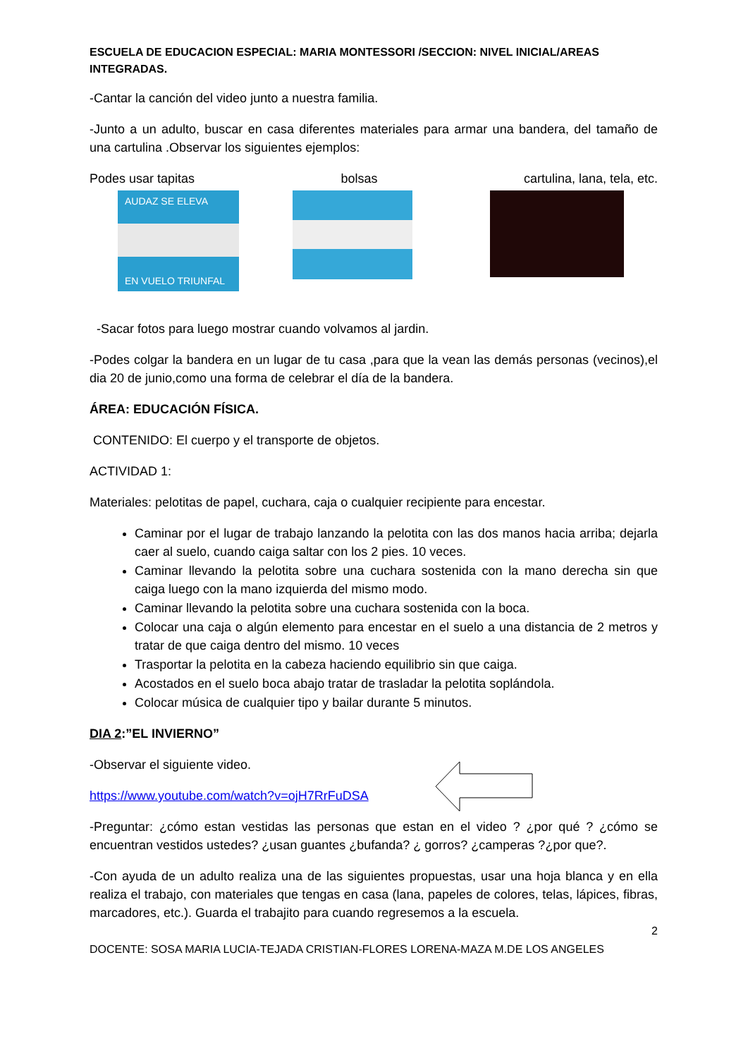ESCUELA DE EDUCACION ESPECIAL: MARIA MONTESSORI /SECCION: NIVEL INICIAL/AREAS INTEGRADAS.
-Cantar la canción del video junto a nuestra familia.
-Junto a un adulto, buscar en casa diferentes materiales para armar una bandera, del tamaño de una cartulina .Observar los siguientes ejemplos:
Podes usar tapitas bolsas cartulina, lana, tela, etc.
AUDAZ SE ELEVA
EN VUELO TRIUNFAL
-Sacar fotos para luego mostrar cuando volvamos al jardin.
-Podes colgar la bandera en un lugar de tu casa ,para que la vean las demás personas (vecinos),el dia 20 de junio,como una forma de celebrar el día de la bandera.
ÁREA: EDUCACIÓN FÍSICA.
CONTENIDO: El cuerpo y el transporte de objetos.
ACTIVIDAD 1:
Materiales: pelotitas de papel, cuchara, caja o cualquier recipiente para encestar.
Caminar por el lugar de trabajo lanzando la pelotita con las dos manos hacia arriba; dejarla caer al suelo, cuando caiga saltar con los 2 pies. 10 veces.
Caminar llevando la pelotita sobre una cuchara sostenida con la mano derecha sin que caiga luego con la mano izquierda del mismo modo.
Caminar llevando la pelotita sobre una cuchara sostenida con la boca.
Colocar una caja o algún elemento para encestar en el suelo a una distancia de 2 metros y tratar de que caiga dentro del mismo. 10 veces
Trasportar la pelotita en la cabeza haciendo equilibrio sin que caiga.
Acostados en el suelo boca abajo tratar de trasladar la pelotita soplándola.
Colocar música de cualquier tipo y bailar durante 5 minutos.
DIA 2:”EL INVIERNO”
-Observar el siguiente video.
https://www.youtube.com/watch?v=ojH7RrFuDSA
-Preguntar: ¿cómo estan vestidas las personas que estan en el video ? ¿por qué ? ¿cómo se encuentran vestidos ustedes? ¿usan guantes ¿bufanda? ¿ gorros? ¿camperas ?¿por que?.
-Con ayuda de un adulto realiza una de las siguientes propuestas, usar una hoja blanca y en ella realiza el trabajo, con materiales que tengas en casa (lana, papeles de colores, telas, lápices, fibras, marcadores, etc.). Guarda el trabajito para cuando regresemos a la escuela.
2
DOCENTE: SOSA MARIA LUCIA-TEJADA CRISTIAN-FLORES LORENA-MAZA M.DE LOS ANGELES